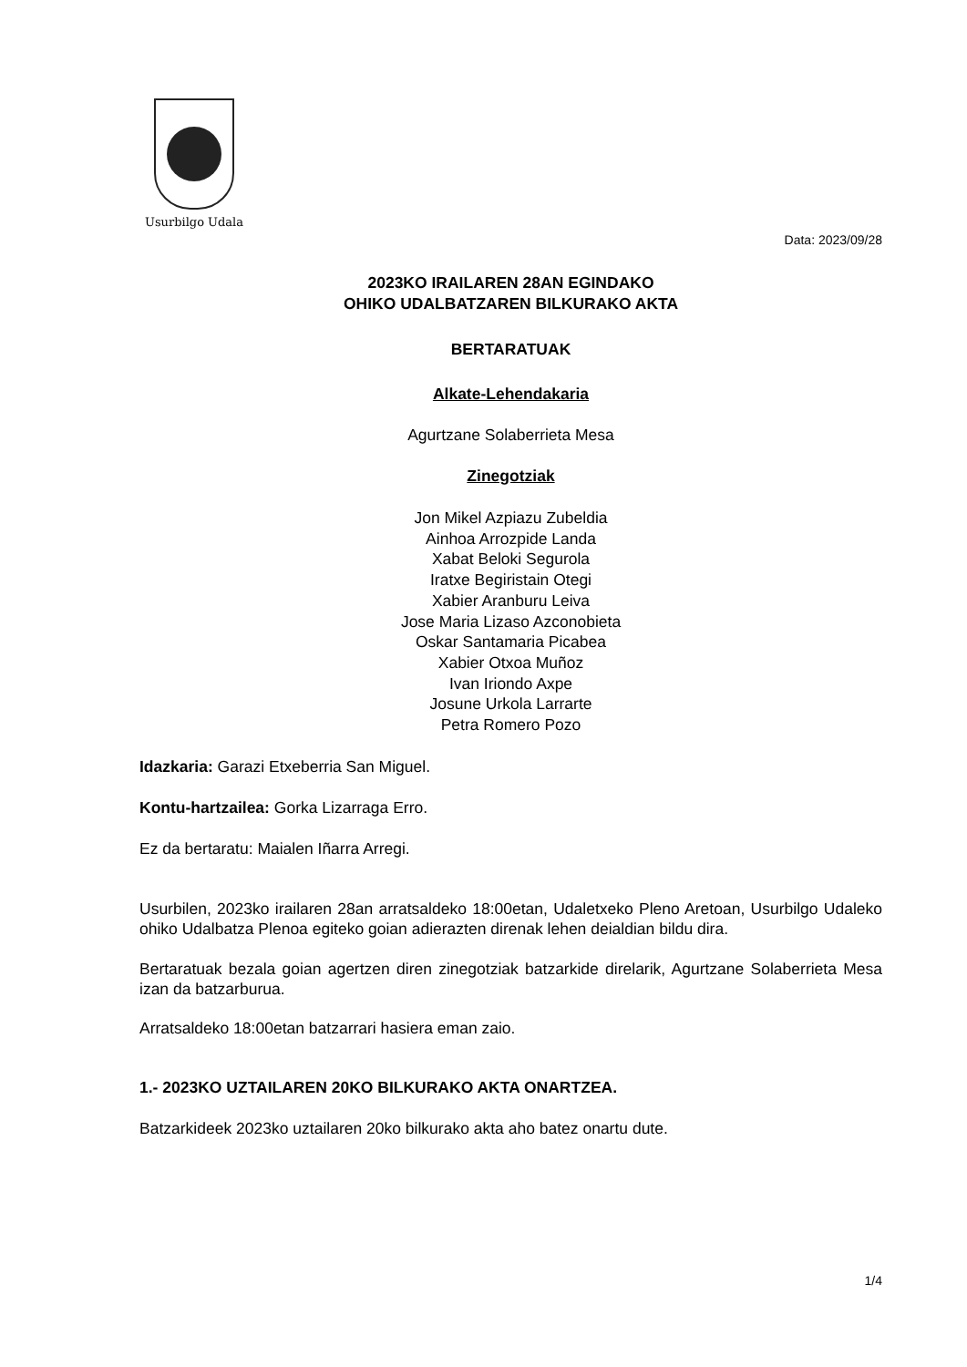Usurbilgo Udala
Data: 2023/09/28
2023KO IRAILAREN 28AN EGINDAKO
OHIKO UDALBATZAREN BILKURAKO AKTA
BERTARATUAK
Alkate-Lehendakaria
Agurtzane Solaberrieta Mesa
Zinegotziak
Jon Mikel Azpiazu Zubeldia
Ainhoa Arrozpide Landa
Xabat Beloki Segurola
Iratxe Begiristain Otegi
Xabier Aranburu Leiva
Jose Maria Lizaso Azconobieta
Oskar Santamaria Picabea
Xabier Otxoa Muñoz
Ivan Iriondo Axpe
Josune Urkola Larrarte
Petra Romero Pozo
Idazkaria: Garazi Etxeberria San Miguel.
Kontu-hartzailea: Gorka Lizarraga Erro.
Ez da bertaratu: Maialen Iñarra Arregi.
Usurbilen, 2023ko irailaren 28an arratsaldeko 18:00etan, Udaletxeko Pleno Aretoan, Usurbilgo Udaleko ohiko Udalbatza Plenoa egiteko goian adierazten direnak lehen deialdian bildu dira.
Bertaratuak bezala goian agertzen diren zinegotziak batzarkide direlarik, Agurtzane Solaberrieta Mesa izan da batzarburua.
Arratsaldeko 18:00etan batzarrari hasiera eman zaio.
1.- 2023KO UZTAILAREN 20KO BILKURAKO AKTA ONARTZEA.
Batzarkideek 2023ko uztailaren 20ko bilkurako akta aho batez onartu dute.
1/4